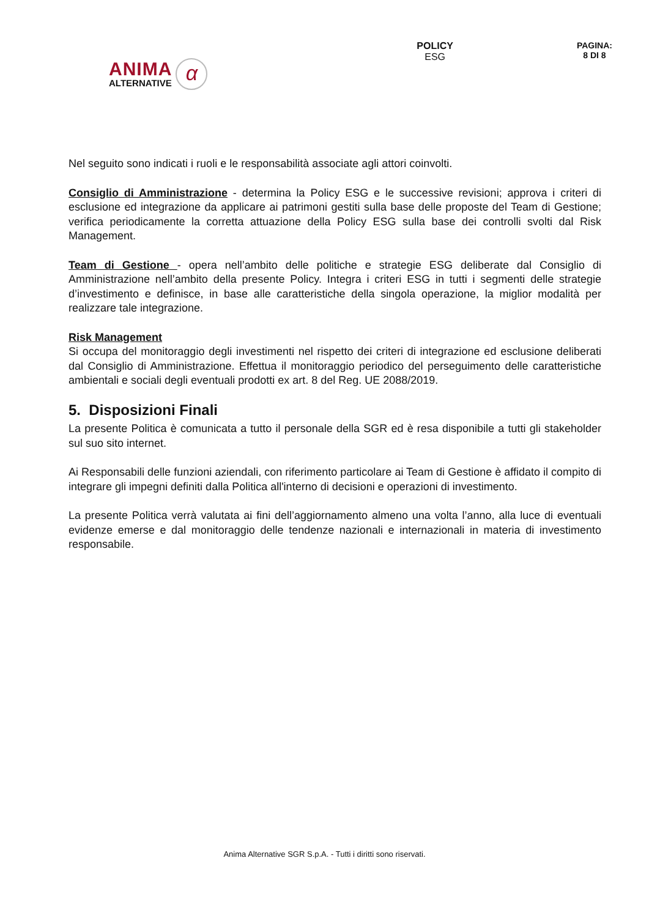ANIMA
ALTERNATIVE
α
POLICY
ESG
PAGINA:
8 DI 8
Nel seguito sono indicati i ruoli e le responsabilità associate agli attori coinvolti.
Consiglio di Amministrazione - determina la Policy ESG e le successive revisioni; approva i criteri di esclusione ed integrazione da applicare ai patrimoni gestiti sulla base delle proposte del Team di Gestione; verifica periodicamente la corretta attuazione della Policy ESG sulla base dei controlli svolti dal Risk Management.
Team di Gestione - opera nell’ambito delle politiche e strategie ESG deliberate dal Consiglio di Amministrazione nell’ambito della presente Policy. Integra i criteri ESG in tutti i segmenti delle strategie d’investimento e definisce, in base alle caratteristiche della singola operazione, la miglior modalità per realizzare tale integrazione.
Risk Management
Si occupa del monitoraggio degli investimenti nel rispetto dei criteri di integrazione ed esclusione deliberati dal Consiglio di Amministrazione. Effettua il monitoraggio periodico del perseguimento delle caratteristiche ambientali e sociali degli eventuali prodotti ex art. 8 del Reg. UE 2088/2019.
5. Disposizioni Finali
La presente Politica è comunicata a tutto il personale della SGR ed è resa disponibile a tutti gli stakeholder sul suo sito internet.
Ai Responsabili delle funzioni aziendali, con riferimento particolare ai Team di Gestione è affidato il compito di integrare gli impegni definiti dalla Politica all'interno di decisioni e operazioni di investimento.
La presente Politica verrà valutata ai fini dell’aggiornamento almeno una volta l’anno, alla luce di eventuali evidenze emerse e dal monitoraggio delle tendenze nazionali e internazionali in materia di investimento responsabile.
Anima Alternative SGR S.p.A. - Tutti i diritti sono riservati.